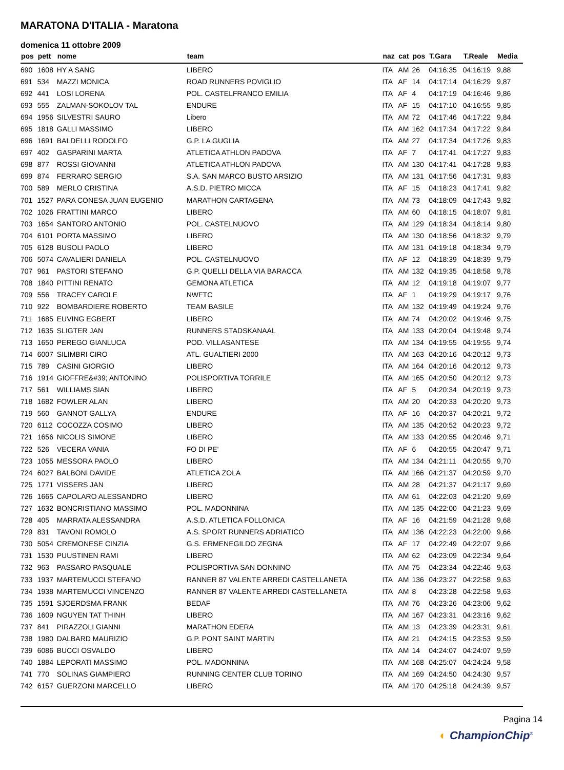MARATONA D'ITALIA - Maratona
domenica 11 ottobre 2009
| pos | pett | nome | team | naz | cat | pos | T.Gara | T.Reale | Media |
| --- | --- | --- | --- | --- | --- | --- | --- | --- | --- |
| 690 | 1608 | HY A SANG | LIBERO | ITA | AM | 26 | 04:16:35 | 04:16:19 | 9,88 |
| 691 | 534 | MAZZI MONICA | ROAD RUNNERS POVIGLIO | ITA | AF | 14 | 04:17:14 | 04:16:29 | 9,87 |
| 692 | 441 | LOSI LORENA | POL. CASTELFRANCO EMILIA | ITA | AF | 4 | 04:17:19 | 04:16:46 | 9,86 |
| 693 | 555 | ZALMAN-SOKOLOV TAL | ENDURE | ITA | AF | 15 | 04:17:10 | 04:16:55 | 9,85 |
| 694 | 1956 | SILVESTRI SAURO | Libero | ITA | AM | 72 | 04:17:46 | 04:17:22 | 9,84 |
| 695 | 1818 | GALLI MASSIMO | LIBERO | ITA | AM | 162 | 04:17:34 | 04:17:22 | 9,84 |
| 696 | 1691 | BALDELLI RODOLFO | G.P. LA GUGLIA | ITA | AM | 27 | 04:17:34 | 04:17:26 | 9,83 |
| 697 | 402 | GASPARINI MARTA | ATLETICA ATHLON PADOVA | ITA | AF | 7 | 04:17:41 | 04:17:27 | 9,83 |
| 698 | 877 | ROSSI GIOVANNI | ATLETICA ATHLON PADOVA | ITA | AM | 130 | 04:17:41 | 04:17:28 | 9,83 |
| 699 | 874 | FERRARO SERGIO | S.A. SAN MARCO BUSTO ARSIZIO | ITA | AM | 131 | 04:17:56 | 04:17:31 | 9,83 |
| 700 | 589 | MERLO CRISTINA | A.S.D. PIETRO MICCA | ITA | AF | 15 | 04:18:23 | 04:17:41 | 9,82 |
| 701 | 1527 | PARA CONESA JUAN EUGENIO | MARATHON CARTAGENA | ITA | AM | 73 | 04:18:09 | 04:17:43 | 9,82 |
| 702 | 1026 | FRATTINI MARCO | LIBERO | ITA | AM | 60 | 04:18:15 | 04:18:07 | 9,81 |
| 703 | 1654 | SANTORO ANTONIO | POL. CASTELNUOVO | ITA | AM | 129 | 04:18:34 | 04:18:14 | 9,80 |
| 704 | 6101 | PORTA MASSIMO | LIBERO | ITA | AM | 130 | 04:18:56 | 04:18:32 | 9,79 |
| 705 | 6128 | BUSOLI PAOLO | LIBERO | ITA | AM | 131 | 04:19:18 | 04:18:34 | 9,79 |
| 706 | 5074 | CAVALIERI DANIELA | POL. CASTELNUOVO | ITA | AF | 12 | 04:18:39 | 04:18:39 | 9,79 |
| 707 | 961 | PASTORI STEFANO | G.P. QUELLI DELLA VIA BARACCA | ITA | AM | 132 | 04:19:35 | 04:18:58 | 9,78 |
| 708 | 1840 | PITTINI RENATO | GEMONA ATLETICA | ITA | AM | 12 | 04:19:18 | 04:19:07 | 9,77 |
| 709 | 556 | TRACEY CAROLE | NWFTC | ITA | AF | 1 | 04:19:29 | 04:19:17 | 9,76 |
| 710 | 922 | BOMBARDIERE ROBERTO | TEAM BASILE | ITA | AM | 132 | 04:19:49 | 04:19:24 | 9,76 |
| 711 | 1685 | EUVING EGBERT | LIBERO | ITA | AM | 74 | 04:20:02 | 04:19:46 | 9,75 |
| 712 | 1635 | SLIGTER JAN | RUNNERS STADSKANAAL | ITA | AM | 133 | 04:20:04 | 04:19:48 | 9,74 |
| 713 | 1650 | PEREGO GIANLUCA | POD. VILLASANTESE | ITA | AM | 134 | 04:19:55 | 04:19:55 | 9,74 |
| 714 | 6007 | SILIMBRI CIRO | ATL. GUALTIERI 2000 | ITA | AM | 163 | 04:20:16 | 04:20:12 | 9,73 |
| 715 | 789 | CASINI GIORGIO | LIBERO | ITA | AM | 164 | 04:20:16 | 04:20:12 | 9,73 |
| 716 | 1914 | GIOFFRE&#39; ANTONINO | POLISPORTIVA TORRILE | ITA | AM | 165 | 04:20:50 | 04:20:12 | 9,73 |
| 717 | 561 | WILLIAMS SIAN | LIBERO | ITA | AF | 5 | 04:20:34 | 04:20:19 | 9,73 |
| 718 | 1682 | FOWLER ALAN | LIBERO | ITA | AM | 20 | 04:20:33 | 04:20:20 | 9,73 |
| 719 | 560 | GANNOT GALLYA | ENDURE | ITA | AF | 16 | 04:20:37 | 04:20:21 | 9,72 |
| 720 | 6112 | COCOZZA COSIMO | LIBERO | ITA | AM | 135 | 04:20:52 | 04:20:23 | 9,72 |
| 721 | 1656 | NICOLIS SIMONE | LIBERO | ITA | AM | 133 | 04:20:55 | 04:20:46 | 9,71 |
| 722 | 526 | VECERA VANIA | FO DI PE' | ITA | AF | 6 | 04:20:55 | 04:20:47 | 9,71 |
| 723 | 1055 | MESSORA PAOLO | LIBERO | ITA | AM | 134 | 04:21:11 | 04:20:55 | 9,70 |
| 724 | 6027 | BALBONI DAVIDE | ATLETICA ZOLA | ITA | AM | 166 | 04:21:37 | 04:20:59 | 9,70 |
| 725 | 1771 | VISSERS JAN | LIBERO | ITA | AM | 28 | 04:21:37 | 04:21:17 | 9,69 |
| 726 | 1665 | CAPOLARO ALESSANDRO | LIBERO | ITA | AM | 61 | 04:22:03 | 04:21:20 | 9,69 |
| 727 | 1632 | BONCRISTIANO MASSIMO | POL. MADONNINA | ITA | AM | 135 | 04:22:00 | 04:21:23 | 9,69 |
| 728 | 405 | MARRATA ALESSANDRA | A.S.D. ATLETICA FOLLONICA | ITA | AF | 16 | 04:21:59 | 04:21:28 | 9,68 |
| 729 | 831 | TAVONI ROMOLO | A.S. SPORT RUNNERS ADRIATICO | ITA | AM | 136 | 04:22:23 | 04:22:00 | 9,66 |
| 730 | 5054 | CREMONESE CINZIA | G.S. ERMENEGILDO ZEGNA | ITA | AF | 17 | 04:22:49 | 04:22:07 | 9,66 |
| 731 | 1530 | PUUSTINEN RAMI | LIBERO | ITA | AM | 62 | 04:23:09 | 04:22:34 | 9,64 |
| 732 | 963 | PASSARO PASQUALE | POLISPORTIVA SAN DONNINO | ITA | AM | 75 | 04:23:34 | 04:22:46 | 9,63 |
| 733 | 1937 | MARTEMUCCI STEFANO | RANNER 87 VALENTE ARREDI CASTELLANETA | ITA | AM | 136 | 04:23:27 | 04:22:58 | 9,63 |
| 734 | 1938 | MARTEMUCCI VINCENZO | RANNER 87 VALENTE ARREDI CASTELLANETA | ITA | AM | 8 | 04:23:28 | 04:22:58 | 9,63 |
| 735 | 1591 | SJOERDSMA FRANK | BEDAF | ITA | AM | 76 | 04:23:26 | 04:23:06 | 9,62 |
| 736 | 1609 | NGUYEN TAT THINH | LIBERO | ITA | AM | 167 | 04:23:31 | 04:23:16 | 9,62 |
| 737 | 841 | PIRAZZOLI GIANNI | MARATHON EDERA | ITA | AM | 13 | 04:23:39 | 04:23:31 | 9,61 |
| 738 | 1980 | DALBARD MAURIZIO | G.P. PONT SAINT MARTIN | ITA | AM | 21 | 04:24:15 | 04:23:53 | 9,59 |
| 739 | 6086 | BUCCI OSVALDO | LIBERO | ITA | AM | 14 | 04:24:07 | 04:24:07 | 9,59 |
| 740 | 1884 | LEPORATI MASSIMO | POL. MADONNINA | ITA | AM | 168 | 04:25:07 | 04:24:24 | 9,58 |
| 741 | 770 | SOLINAS GIAMPIERO | RUNNING CENTER CLUB TORINO | ITA | AM | 169 | 04:24:50 | 04:24:30 | 9,57 |
| 742 | 6157 | GUERZONI MARCELLO | LIBERO | ITA | AM | 170 | 04:25:18 | 04:24:39 | 9,57 |
Pagina 14
◐ ChampionChip<sup>®</sup>